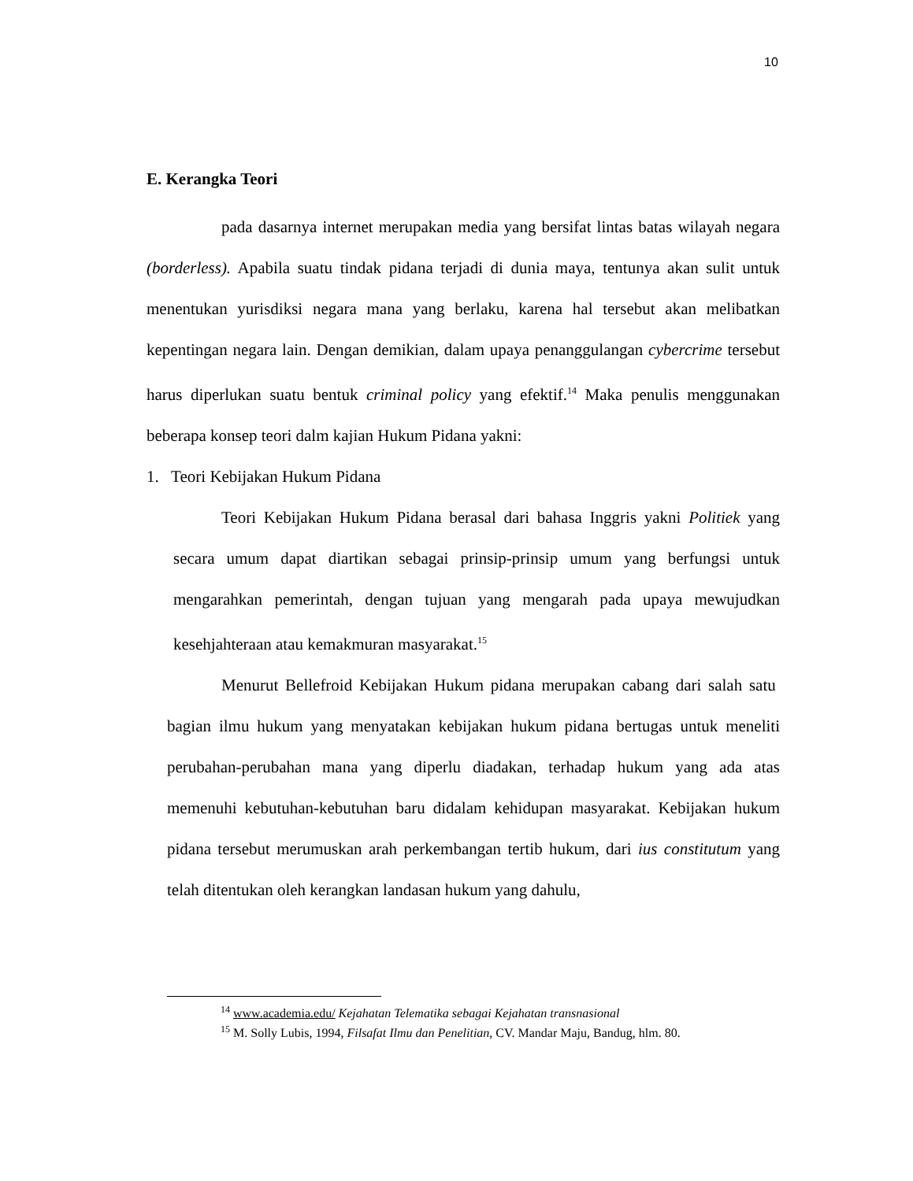10
E. Kerangka Teori
pada dasarnya internet merupakan media yang bersifat lintas batas wilayah negara (borderless). Apabila suatu tindak pidana terjadi di dunia maya, tentunya akan sulit untuk menentukan yurisdiksi negara mana yang berlaku, karena hal tersebut akan melibatkan kepentingan negara lain. Dengan demikian, dalam upaya penanggulangan cybercrime tersebut harus diperlukan suatu bentuk criminal policy yang efektif.<sup>14</sup> Maka penulis menggunakan beberapa konsep teori dalm kajian Hukum Pidana yakni:
1. Teori Kebijakan Hukum Pidana
Teori Kebijakan Hukum Pidana berasal dari bahasa Inggris yakni Politiek yang secara umum dapat diartikan sebagai prinsip-prinsip umum yang berfungsi untuk mengarahkan pemerintah, dengan tujuan yang mengarah pada upaya mewujudkan kesehjahteraan atau kemakmuran masyarakat.<sup>15</sup>
Menurut Bellefroid Kebijakan Hukum pidana merupakan cabang dari salah satu bagian ilmu hukum yang menyatakan kebijakan hukum pidana bertugas untuk meneliti perubahan-perubahan mana yang diperlu diadakan, terhadap hukum yang ada atas memenuhi kebutuhan-kebutuhan baru didalam kehidupan masyarakat. Kebijakan hukum pidana tersebut merumuskan arah perkembangan tertib hukum, dari ius constitutum yang telah ditentukan oleh kerangkan landasan hukum yang dahulu,
<sup>14</sup> www.academia.edu/ Kejahatan Telematika sebagai Kejahatan transnasional
<sup>15</sup> M. Solly Lubis, 1994, Filsafat Ilmu dan Penelitian, CV. Mandar Maju, Bandug, hlm. 80.